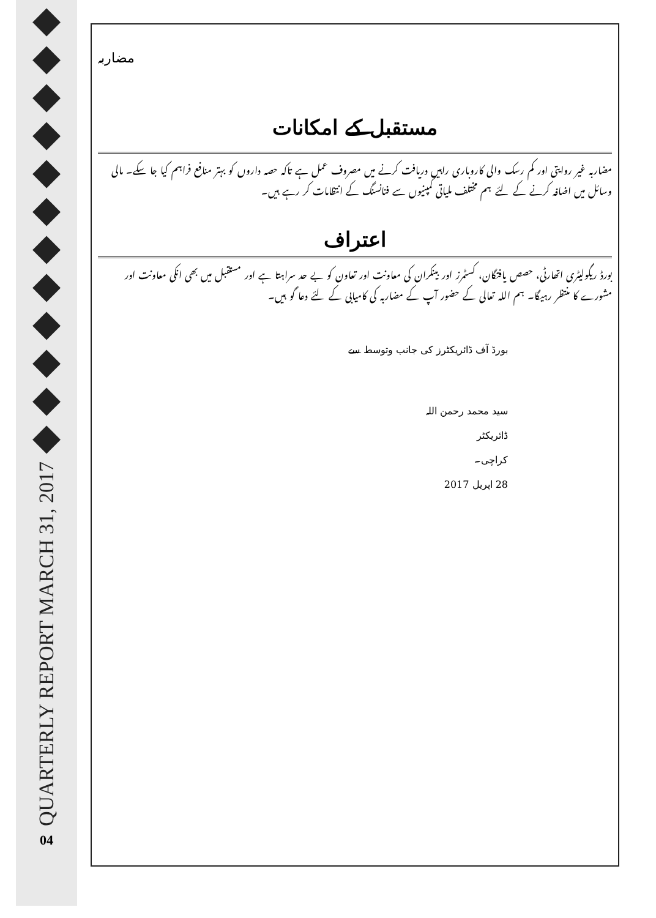◆
◆
◆
◆
◆
◆
◆
◆
◆
◆
◆
◆
QUARTERLY REPORT MARCH 31, 2017
04
مضاربہ
مستقبل کے امکانات
مضاربہ غیر روایتی اور کم رسک والی کاروباری راہیں دریافت کرنے میں مصروف عمل ہے تاکہ حصہ داروں کو بہتر منافع فراہم کیا جا سکے۔ مالی وسائل میں اضافہ کرنے کے لئے ہم مختلف ملیاتی کمپنیوں سے فنانسنگ کے انتظامات کر رہے ہیں۔
اعتراف
بورڈ ریگولیٹری اتھارٹی، حصص یافتگان، کسٹمرز اور بینکران کی معاونت اور تعاون کو بے حد سراہتا ہے اور مستقبل میں بھی انکی معاونت اور مشورے کا منتظر رہیگا۔ ہم اللہ تعالی کے حضور آپ کے مضاربہ کی کامیابی کے لئے دعا گو ہیں۔
بورڈ آف ڈائریکٹرز کی جانب وتوسط سے
سید محمد رحمن اللہ
ڈائریکٹر
کراچی۔
28 اپریل 2017